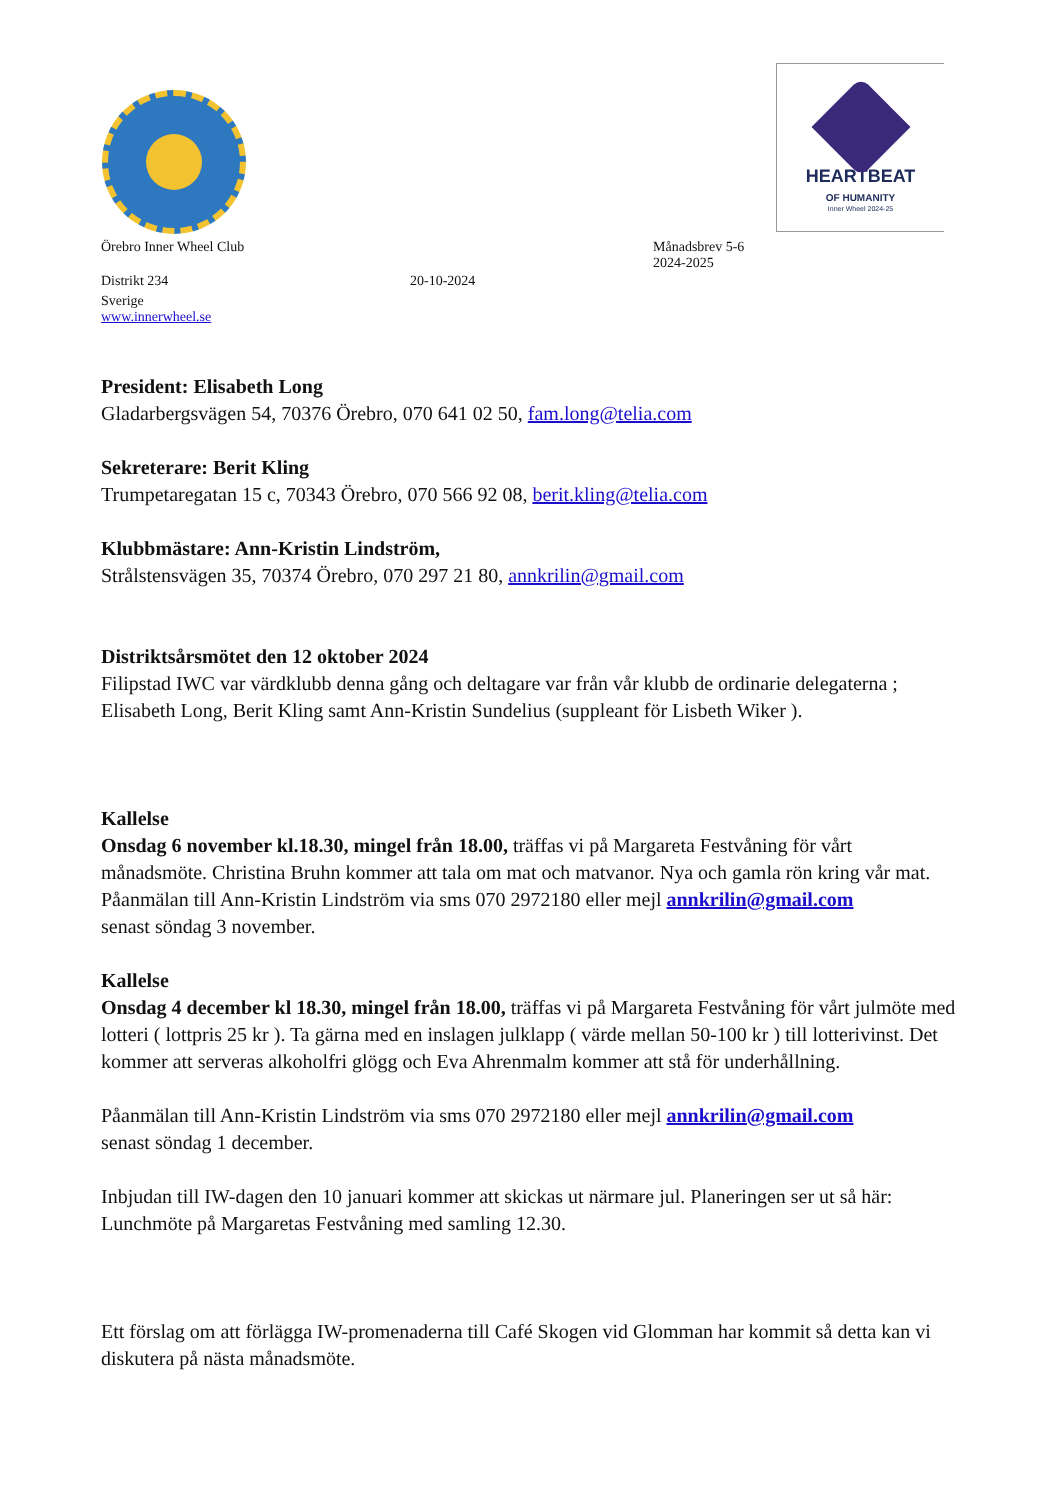HEARTBEAT
OF HUMANITY
Inner Wheel 2024-25
Örebro Inner Wheel Club Månadsbrev 5-6
2024-2025
Distrikt 234 20-10-2024
Sverige
www.innerwheel.se
President: Elisabeth Long
Gladarbergsvägen 54, 70376 Örebro, 070 641 02 50, fam.long@telia.com
Sekreterare: Berit Kling
Trumpetaregatan 15 c, 70343 Örebro, 070 566 92 08, berit.kling@telia.com
Klubbmästare: Ann-Kristin Lindström,
Strålstensvägen 35, 70374 Örebro, 070 297 21 80, annkrilin@gmail.com
Distriktsårsmötet den 12 oktober 2024
Filipstad IWC var värdklubb denna gång och deltagare var från vår klubb de ordinarie delegaterna ; Elisabeth Long, Berit Kling samt Ann-Kristin Sundelius (suppleant för Lisbeth Wiker ).
Kallelse
Onsdag 6 november kl.18.30, mingel från 18.00, träffas vi på Margareta Festvåning för vårt månadsmöte. Christina Bruhn kommer att tala om mat och matvanor. Nya och gamla rön kring vår mat.
Påanmälan till Ann-Kristin Lindström via sms 070 2972180 eller mejl annkrilin@gmail.com
senast söndag 3 november.
Kallelse
Onsdag 4 december kl 18.30, mingel från 18.00, träffas vi på Margareta Festvåning för vårt julmöte med lotteri ( lottpris 25 kr ). Ta gärna med en inslagen julklapp ( värde mellan 50-100 kr ) till lotterivinst. Det kommer att serveras alkoholfri glögg och Eva Ahrenmalm kommer att stå för underhållning.
Påanmälan till Ann-Kristin Lindström via sms 070 2972180 eller mejl annkrilin@gmail.com
senast söndag 1 december.
Inbjudan till IW-dagen den 10 januari kommer att skickas ut närmare jul. Planeringen ser ut så här: Lunchmöte på Margaretas Festvåning med samling 12.30.
Ett förslag om att förlägga IW-promenaderna till Café Skogen vid Glomman har kommit så detta kan vi diskutera på nästa månadsmöte.